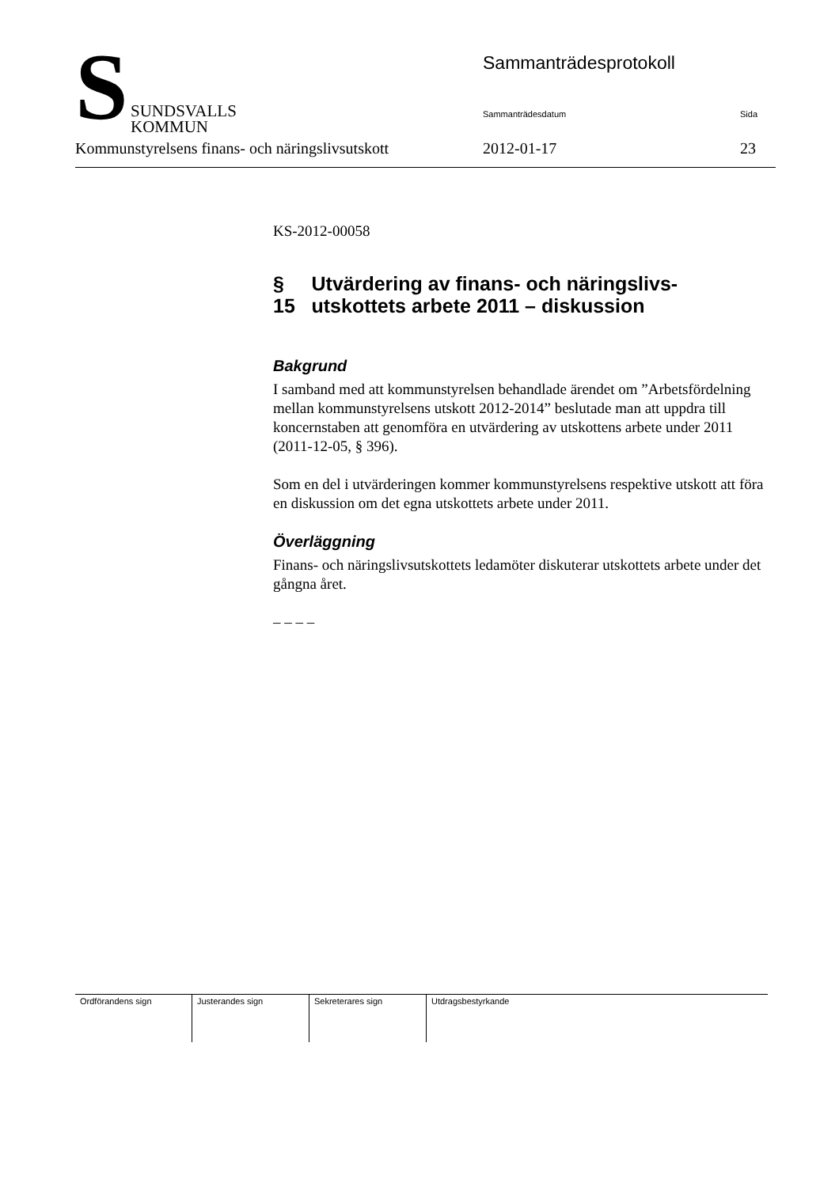S
SUNDSVALLS
KOMMUN
Sammanträdesprotokoll
Sammanträdesdatum Sida
Kommunstyrelsens finans- och näringslivsutskott 2012-01-17 23
KS-2012-00058
§ 15 Utvärdering av finans- och näringslivs-utskottets arbete 2011 – diskussion
Bakgrund
I samband med att kommunstyrelsen behandlade ärendet om ”Arbetsfördelning mellan kommunstyrelsens utskott 2012-2014” beslutade man att uppdra till koncernstaben att genomföra en utvärdering av utskottens arbete under 2011 (2011-12-05, § 396).
Som en del i utvärderingen kommer kommunstyrelsens respektive utskott att föra en diskussion om det egna utskottets arbete under 2011.
Överläggning
Finans- och näringslivsutskottets ledamöter diskuterar utskottets arbete under det gångna året.
– – – –
| Ordförandens sign | Justerandes sign | Sekreterares sign | Utdragsbestyrkande |